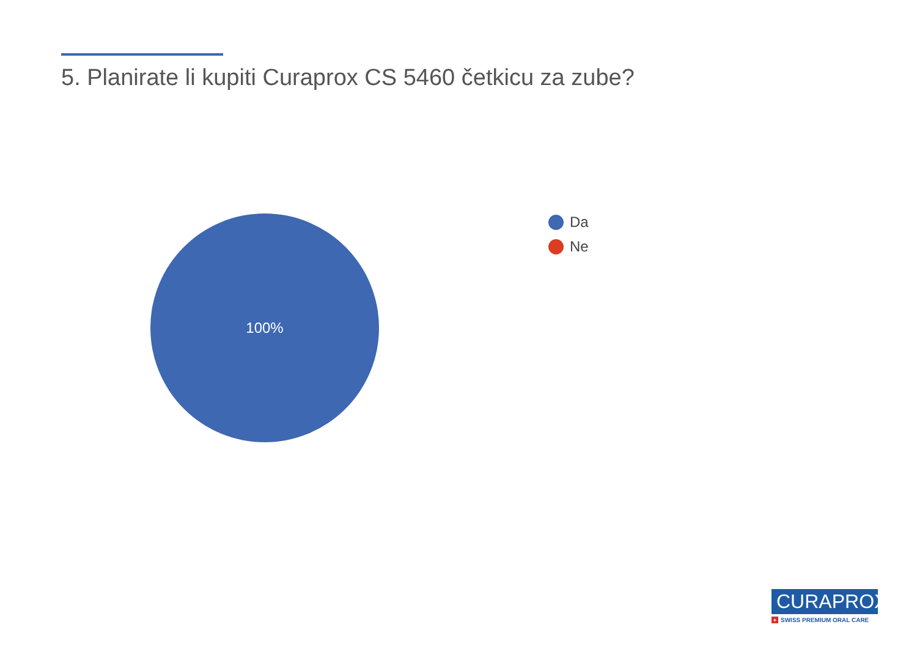5. Planirate li kupiti Curaprox CS 5460 četkicu za zube?
100%
Da
Ne
CURAPROX
+ SWISS PREMIUM ORAL CARE